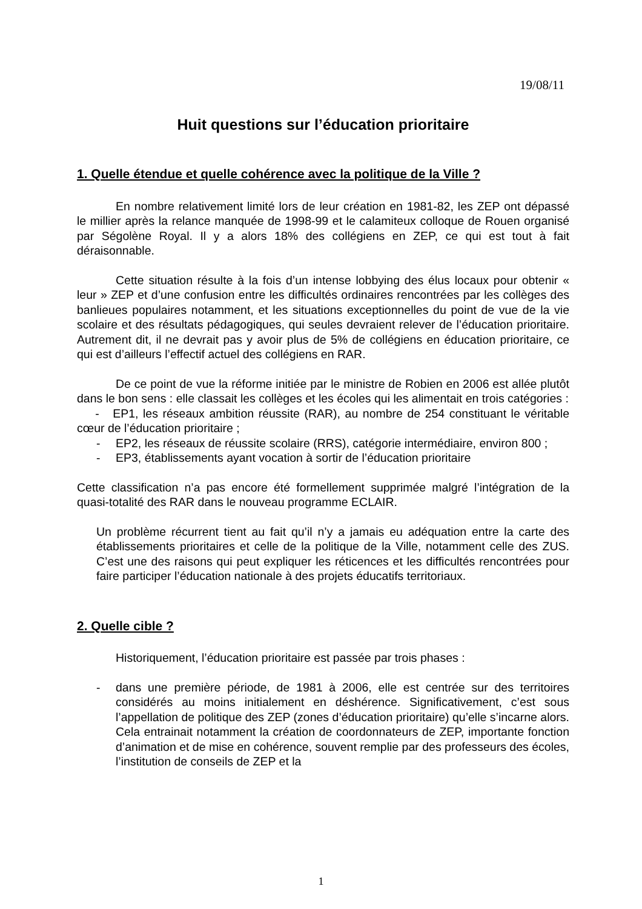19/08/11
Huit questions sur l’éducation prioritaire
1. Quelle étendue et quelle cohérence avec la politique de la Ville ?
En nombre relativement limité lors de leur création en 1981-82, les ZEP ont dépassé le millier après la relance manquée de 1998-99 et le calamiteux colloque de Rouen organisé par Ségolène Royal. Il y a alors 18% des collégiens en ZEP, ce qui est tout à fait déraisonnable.
Cette situation résulte à la fois d’un intense lobbying des élus locaux pour obtenir « leur » ZEP et d’une confusion entre les difficultés ordinaires rencontrées par les collèges des banlieues populaires notamment, et les situations exceptionnelles du point de vue de la vie scolaire et des résultats pédagogiques, qui seules devraient relever de l’éducation prioritaire. Autrement dit, il ne devrait pas y avoir plus de 5% de collégiens en éducation prioritaire, ce qui est d’ailleurs l’effectif actuel des collégiens en RAR.
De ce point de vue la réforme initiée par le ministre de Robien en 2006 est allée plutôt dans le bon sens : elle classait les collèges et les écoles qui les alimentait en trois catégories :
- EP1, les réseaux ambition réussite (RAR), au nombre de 254 constituant le véritable cœur de l’éducation prioritaire ;
- EP2, les réseaux de réussite scolaire (RRS), catégorie intermédiaire, environ 800 ;
- EP3, établissements ayant vocation à sortir de l’éducation prioritaire
Cette classification n’a pas encore été formellement supprimée malgré l’intégration de la quasi-totalité des RAR dans le nouveau programme ECLAIR.
Un problème récurrent tient au fait qu’il n’y a jamais eu adéquation entre la carte des établissements prioritaires et celle de la politique de la Ville, notamment celle des ZUS. C’est une des raisons qui peut expliquer les réticences et les difficultés rencontrées pour faire participer l’éducation nationale à des projets éducatifs territoriaux.
2. Quelle cible ?
Historiquement, l’éducation prioritaire est passée par trois phases :
- dans une première période, de 1981 à 2006, elle est centrée sur des territoires considérés au moins initialement en déshérence. Significativement, c’est sous l’appellation de politique des ZEP (zones d’éducation prioritaire) qu’elle s’incarne alors. Cela entrainait notamment la création de coordonnateurs de ZEP, importante fonction d’animation et de mise en cohérence, souvent remplie par des professeurs des écoles, l’institution de conseils de ZEP et la
1